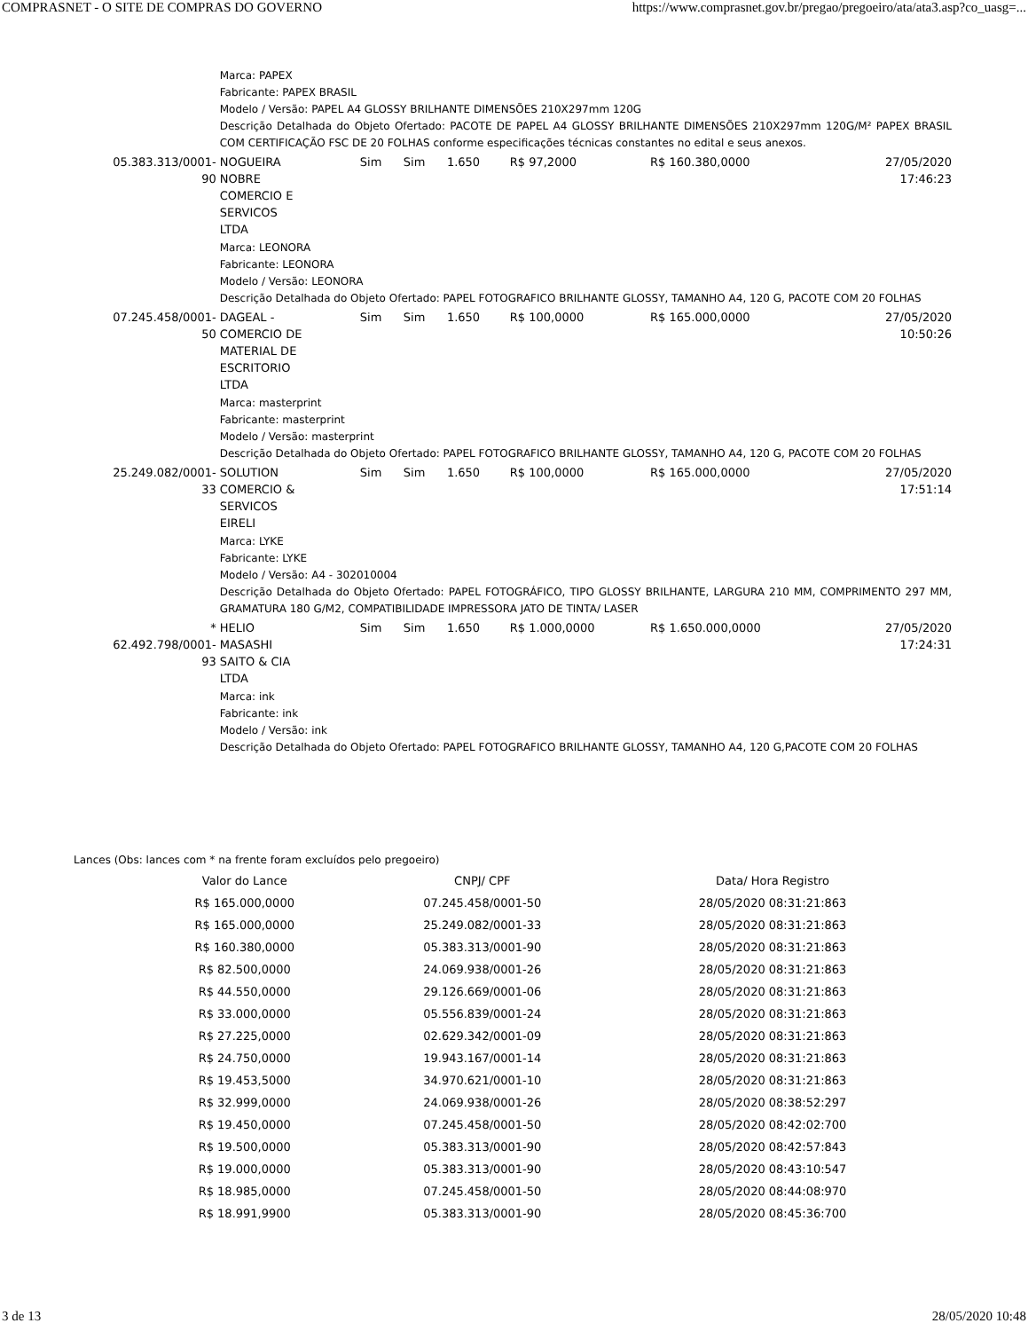COMPRASNET - O SITE DE COMPRAS DO GOVERNO https://www.comprasnet.gov.br/pregao/pregoeiro/ata/ata3.asp?co_uasg=...
| | Marca: PAPEX Fabricante: PAPEX BRASIL Modelo / Versão: PAPEL A4 GLOSSY BRILHANTE DIMENSÕES 210X297mm 120G Descrição Detalhada do Objeto Ofertado: PACOTE DE PAPEL A4 GLOSSY BRILHANTE DIMENSÕES 210X297mm 120G/M² PAPEX BRASIL COM CERTIFICAÇÃO FSC DE 20 FOLHAS conforme especificações técnicas constantes no edital e seus anexos. | | | | | | |
| 05.383.313/0001-90 | NOGUEIRA NOBRE COMERCIO E SERVICOS LTDA | Sim | Sim | 1.650 | R$ 97,2000 | R$ 160.380,0000 | 27/05/2020 17:46:23 |
| | Marca: LEONORA Fabricante: LEONORA Modelo / Versão: LEONORA Descrição Detalhada do Objeto Ofertado: PAPEL FOTOGRAFICO BRILHANTE GLOSSY, TAMANHO A4, 120 G, PACOTE COM 20 FOLHAS | | | | | | |
| 07.245.458/0001-50 | DAGEAL - COMERCIO DE MATERIAL DE ESCRITORIO LTDA | Sim | Sim | 1.650 | R$ 100,0000 | R$ 165.000,0000 | 27/05/2020 10:50:26 |
| | Marca: masterprint Fabricante: masterprint Modelo / Versão: masterprint Descrição Detalhada do Objeto Ofertado: PAPEL FOTOGRAFICO BRILHANTE GLOSSY, TAMANHO A4, 120 G, PACOTE COM 20 FOLHAS | | | | | | |
| 25.249.082/0001-33 | SOLUTION COMERCIO & SERVICOS EIRELI | Sim | Sim | 1.650 | R$ 100,0000 | R$ 165.000,0000 | 27/05/2020 17:51:14 |
| | Marca: LYKE Fabricante: LYKE Modelo / Versão: A4 - 302010004 Descrição Detalhada do Objeto Ofertado: PAPEL FOTOGRÁFICO, TIPO GLOSSY BRILHANTE, LARGURA 210 MM, COMPRIMENTO 297 MM, GRAMATURA 180 G/M2, COMPATIBILIDADE IMPRESSORA JATO DE TINTA/ LASER | | | | | | |
| * 62.492.798/0001-93 | HELIO MASASHI SAITO & CIA LTDA | Sim | Sim | 1.650 | R$ 1.000,0000 | R$ 1.650.000,0000 | 27/05/2020 17:24:31 |
| | Marca: ink Fabricante: ink Modelo / Versão: ink Descrição Detalhada do Objeto Ofertado: PAPEL FOTOGRAFICO BRILHANTE GLOSSY, TAMANHO A4, 120 G,PACOTE COM 20 FOLHAS | | | | | | |
Lances (Obs: lances com * na frente foram excluídos pelo pregoeiro)
| Valor do Lance | CNPJ/ CPF | Data/ Hora Registro |
| --- | --- | --- |
| R$ 165.000,0000 | 07.245.458/0001-50 | 28/05/2020 08:31:21:863 |
| R$ 165.000,0000 | 25.249.082/0001-33 | 28/05/2020 08:31:21:863 |
| R$ 160.380,0000 | 05.383.313/0001-90 | 28/05/2020 08:31:21:863 |
| R$ 82.500,0000 | 24.069.938/0001-26 | 28/05/2020 08:31:21:863 |
| R$ 44.550,0000 | 29.126.669/0001-06 | 28/05/2020 08:31:21:863 |
| R$ 33.000,0000 | 05.556.839/0001-24 | 28/05/2020 08:31:21:863 |
| R$ 27.225,0000 | 02.629.342/0001-09 | 28/05/2020 08:31:21:863 |
| R$ 24.750,0000 | 19.943.167/0001-14 | 28/05/2020 08:31:21:863 |
| R$ 19.453,5000 | 34.970.621/0001-10 | 28/05/2020 08:31:21:863 |
| R$ 32.999,0000 | 24.069.938/0001-26 | 28/05/2020 08:38:52:297 |
| R$ 19.450,0000 | 07.245.458/0001-50 | 28/05/2020 08:42:02:700 |
| R$ 19.500,0000 | 05.383.313/0001-90 | 28/05/2020 08:42:57:843 |
| R$ 19.000,0000 | 05.383.313/0001-90 | 28/05/2020 08:43:10:547 |
| R$ 18.985,0000 | 07.245.458/0001-50 | 28/05/2020 08:44:08:970 |
| R$ 18.991,9900 | 05.383.313/0001-90 | 28/05/2020 08:45:36:700 |
3 de 13 28/05/2020 10:48